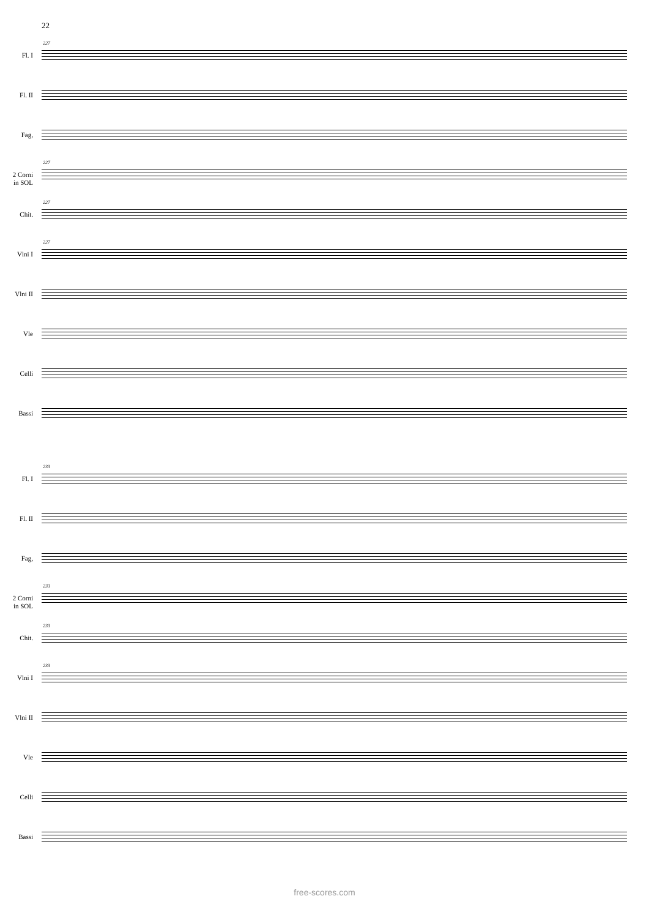22
227
Fl. I
Fl. II
Fag,
227
2 Corni
in SOL
227
Chit.
227
Vlni I
Vlni II
Vle
Celli
Bassi
233
Fl. I
Fl. II
Fag,
233
2 Corni
in SOL
233
Chit.
233
Vlni I
Vlni II
Vle
Celli
Bassi
free-scores.com